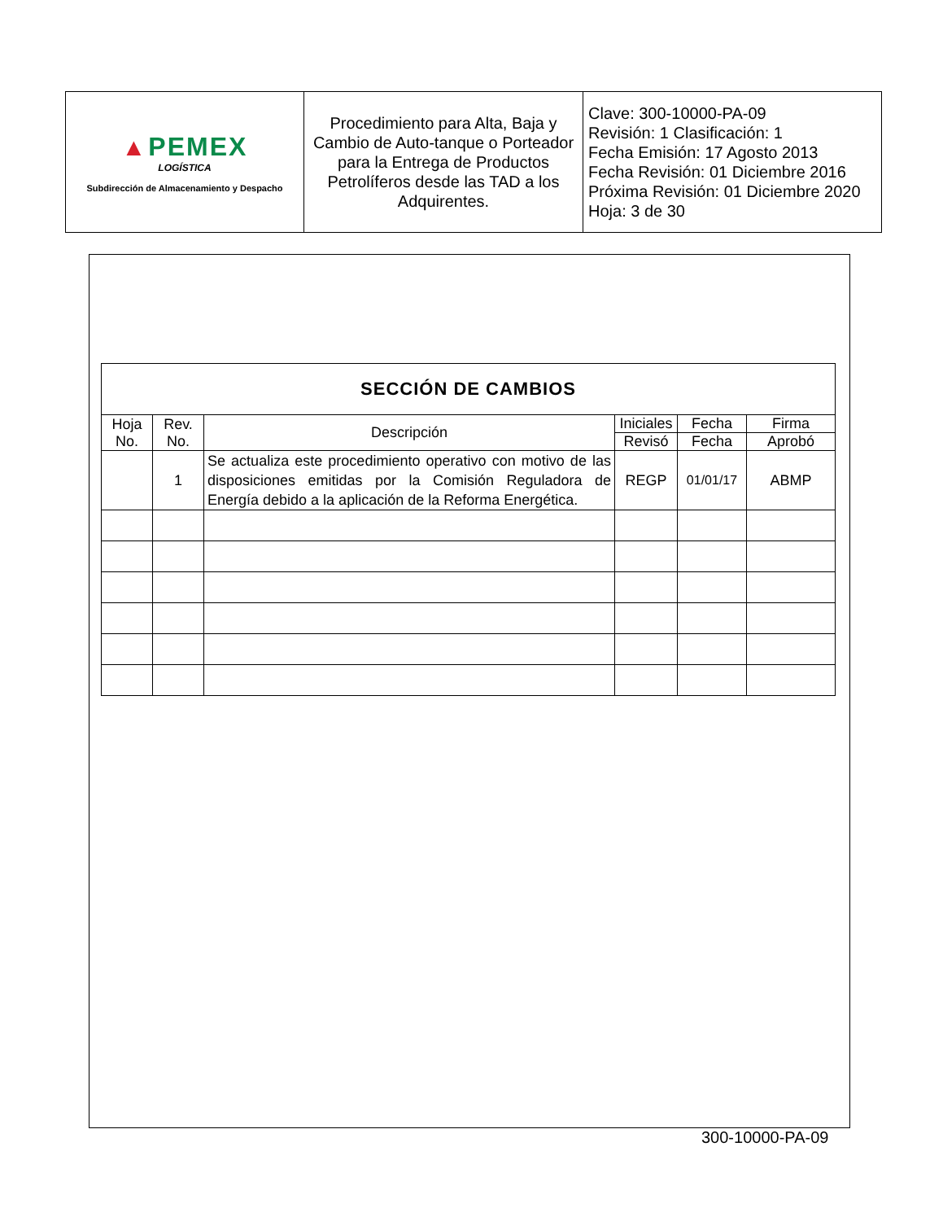| ▲ PEMEX LOGÍSTICA Subdirección de Almacenamiento y Despacho | Procedimiento para Alta, Baja y Cambio de Auto-tanque o Porteador para la Entrega de Productos Petrolíferos desde las TAD a los Adquirentes. | Clave: 300-10000-PA-09 Revisión: 1 Clasificación: 1 Fecha Emisión: 17 Agosto 2013 Fecha Revisión: 01 Diciembre 2016 Próxima Revisión: 01 Diciembre 2020 Hoja: 3 de 30 |
| SECCIÓN DE CAMBIOS | | | | | |
| --- | --- | --- | --- | --- | --- |
| Hoja No. | Rev. No. | Descripción | Iniciales | Fecha | Firma |
| | | | Revisó | Fecha | Aprobó |
| | 1 | Se actualiza este procedimiento operativo con motivo de las disposiciones emitidas por la Comisión Reguladora de Energía debido a la aplicación de la Reforma Energética. | REGP | 01/01/17 | ABMP |
300-10000-PA-09